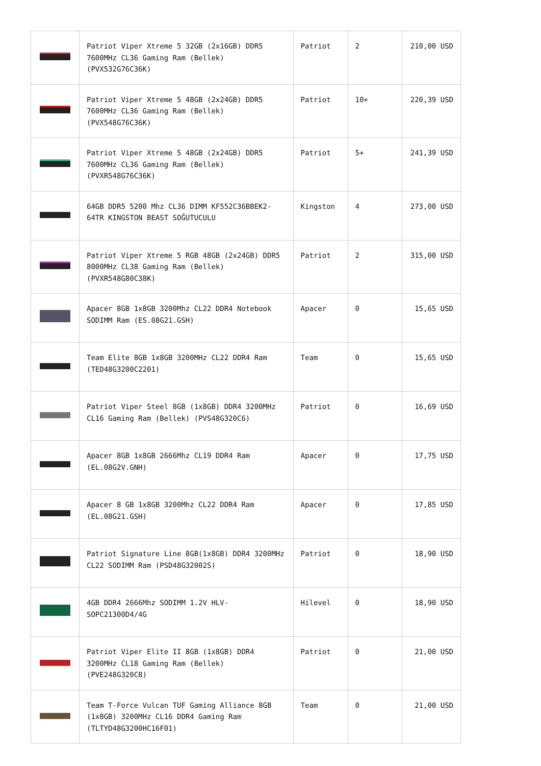| | Patriot Viper Xtreme 5 32GB (2x16GB) DDR5 7600MHz CL36 Gaming Ram (Bellek) (PVX532G76C36K) | Patriot | 2 | 210,00 USD |
| | Patriot Viper Xtreme 5 48GB (2x24GB) DDR5 7600MHz CL36 Gaming Ram (Bellek) (PVX548G76C36K) | Patriot | 10+ | 220,39 USD |
| | Patriot Viper Xtreme 5 48GB (2x24GB) DDR5 7600MHz CL36 Gaming Ram (Bellek) (PVXR548G76C36K) | Patriot | 5+ | 241,39 USD |
| | 64GB DDR5 5200 Mhz CL36 DIMM KF552C36BBEK2-64TR KINGSTON BEAST SOĞUTUCULU | Kingston | 4 | 273,00 USD |
| | Patriot Viper Xtreme 5 RGB 48GB (2x24GB) DDR5 8000MHz CL38 Gaming Ram (Bellek) (PVXR548G80C38K) | Patriot | 2 | 315,00 USD |
| | Apacer 8GB 1x8GB 3200Mhz CL22 DDR4 Notebook SODIMM Ram (ES.08G21.GSH) | Apacer | 0 | 15,65 USD |
| | Team Elite 8GB 1x8GB 3200MHz CL22 DDR4 Ram (TED48G3200C2201) | Team | 0 | 15,65 USD |
| | Patriot Viper Steel 8GB (1x8GB) DDR4 3200MHz CL16 Gaming Ram (Bellek) (PVS48G320C6) | Patriot | 0 | 16,69 USD |
| | Apacer 8GB 1x8GB 2666Mhz CL19 DDR4 Ram (EL.08G2V.GNH) | Apacer | 0 | 17,75 USD |
| | Apacer 8 GB 1x8GB 3200Mhz CL22 DDR4 Ram (EL.08G21.GSH) | Apacer | 0 | 17,85 USD |
| | Patriot Signature Line 8GB(1x8GB) DDR4 3200MHz CL22 SODIMM Ram (PSD48G32002S) | Patriot | 0 | 18,90 USD |
| | 4GB DDR4 2666Mhz SODIMM 1.2V HLV-SOPC21300D4/4G | Hilevel | 0 | 18,90 USD |
| | Patriot Viper Elite II 8GB (1x8GB) DDR4 3200MHz CL18 Gaming Ram (Bellek) (PVE248G320C8) | Patriot | 0 | 21,00 USD |
| | Team T-Force Vulcan TUF Gaming Alliance 8GB (1x8GB) 3200MHz CL16 DDR4 Gaming Ram (TLTYD48G3200HC16F01) | Team | 0 | 21,00 USD |